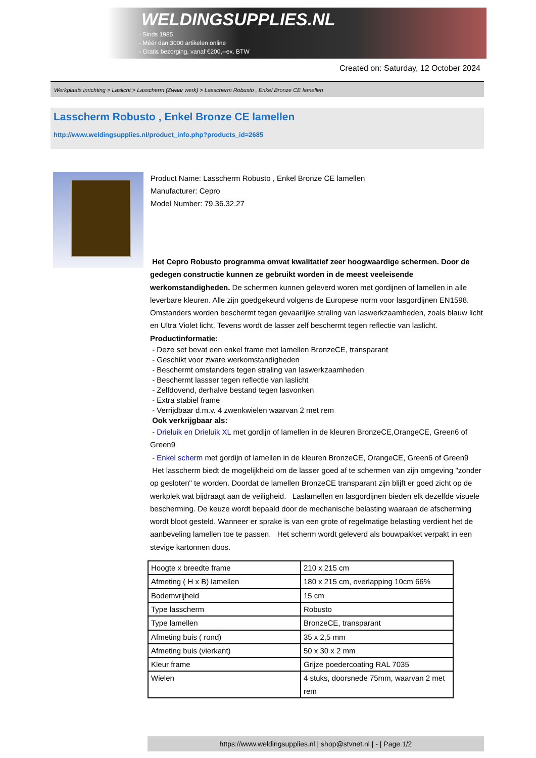WELDINGSUPPLIES.NL
- Sinds 1985
- Méér dan 3000 artikelen online
- Gratis bezorging, vanaf €200,--ex. BTW
Created on: Saturday, 12 October 2024
Werkplaats inrichting > Laslicht > Lasscherm (Zwaar werk) > Lasscherm Robusto , Enkel Bronze CE lamellen
Lasscherm Robusto , Enkel Bronze CE lamellen
http://www.weldingsupplies.nl/product_info.php?products_id=2685
Product Name: Lasscherm Robusto , Enkel Bronze CE lamellen
Manufacturer: Cepro
Model Number: 79.36.32.27
Het Cepro Robusto programma omvat kwalitatief zeer hoogwaardige schermen. Door de gedegen constructie kunnen ze gebruikt worden in de meest veeleisende werkomstandigheden. De schermen kunnen geleverd woren met gordijnen of lamellen in alle leverbare kleuren. Alle zijn goedgekeurd volgens de Europese norm voor lasgordijnen EN1598. Omstanders worden beschermt tegen gevaarlijke straling van laswerkzaamheden, zoals blauw licht en Ultra Violet licht. Tevens wordt de lasser zelf beschermt tegen reflectie van laslicht. Productinformatie:
- Deze set bevat een enkel frame met lamellen BronzeCE, transparant
- Geschikt voor zware werkomstandigheden
- Beschermt omstanders tegen straling van laswerkzaamheden
- Beschermt lassser tegen reflectie van laslicht
- Zelfdovend, derhalve bestand tegen lasvonken
- Extra stabiel frame
- Verrijdbaar d.m.v. 4 zwenkwielen waarvan 2 met rem
Ook verkrijgbaar als:
- Drieluik en Drieluik XL met gordijn of lamellen in de kleuren BronzeCE,OrangeCE, Green6 of Green9
- Enkel scherm met gordijn of lamellen in de kleuren BronzeCE, OrangeCE, Green6 of Green9
Het lasscherm biedt de mogelijkheid om de lasser goed af te schermen van zijn omgeving "zonder op gesloten" te worden. Doordat de lamellen BronzeCE transparant zijn blijft er goed zicht op de werkplek wat bijdraagt aan de veiligheid. Laslamellen en lasgordijnen bieden elk dezelfde visuele bescherming. De keuze wordt bepaald door de mechanische belasting waaraan de afscherming wordt bloot gesteld. Wanneer er sprake is van een grote of regelmatige belasting verdient het de aanbeveling lamellen toe te passen. Het scherm wordt geleverd als bouwpakket verpakt in een stevige kartonnen doos.
| Hoogte x breedte frame | 210 x 215 cm |
| Afmeting ( H x B) lamellen | 180 x 215 cm, overlapping 10cm 66% |
| Bodemvrijheid | 15 cm |
| Type lasscherm | Robusto |
| Type lamellen | BronzeCE, transparant |
| Afmeting buis ( rond) | 35 x 2,5 mm |
| Afmeting buis (vierkant) | 50 x 30 x 2 mm |
| Kleur frame | Grijze poedercoating RAL 7035 |
| Wielen | 4 stuks, doorsnede 75mm, waarvan 2 met rem |
https://www.weldingsupplies.nl | shop@stvnet.nl | - | Page 1/2